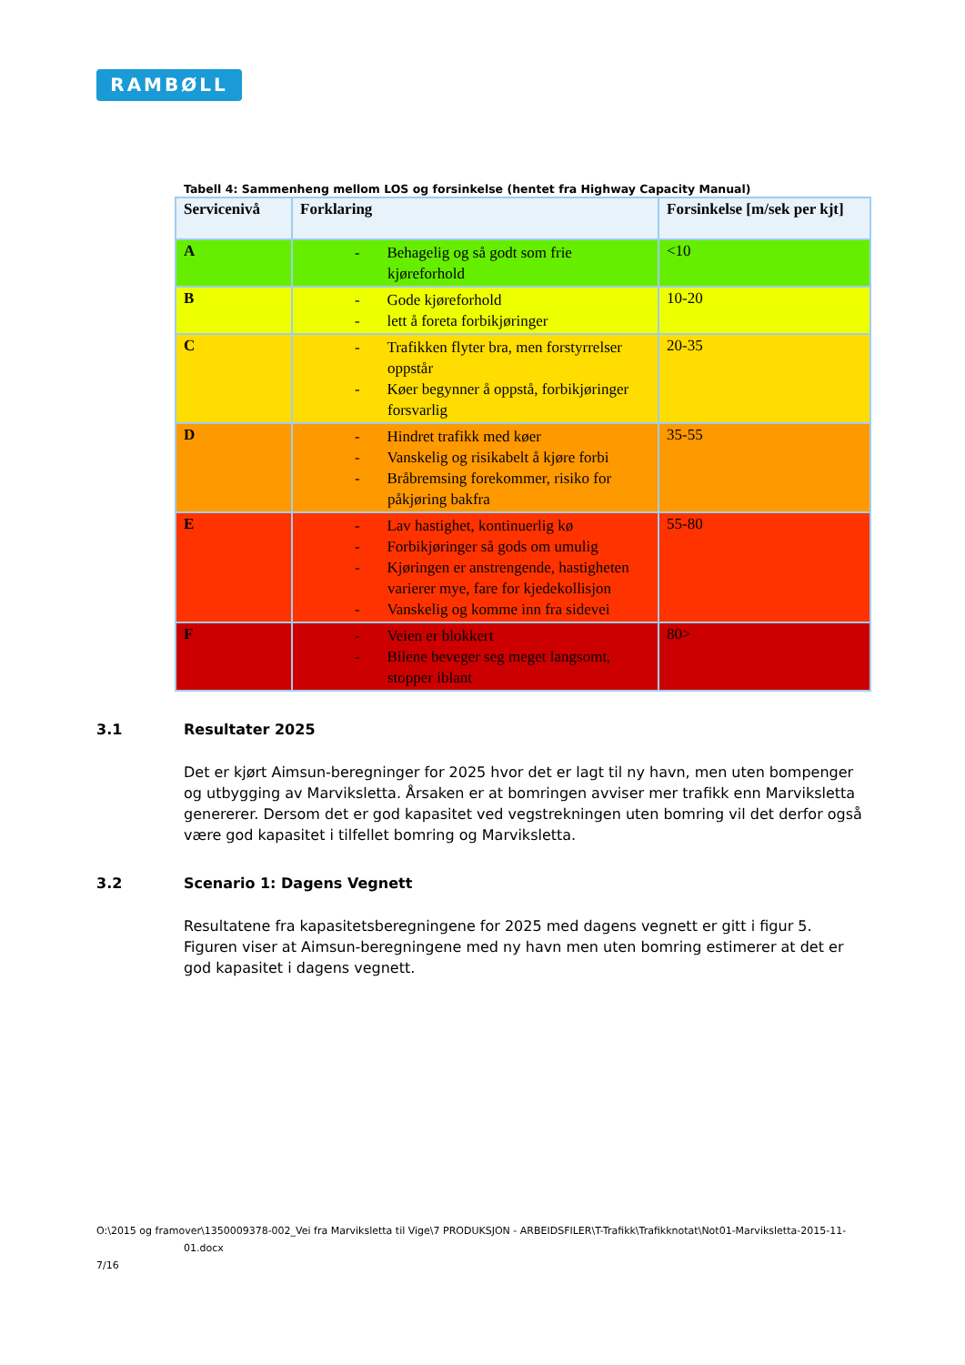RAMBØLL
Tabell 4: Sammenheng mellom LOS og forsinkelse (hentet fra Highway Capacity Manual)
| Servicenivå | Forklaring | Forsinkelse [m/sek per kjt] |
| --- | --- | --- |
| A | - Behagelig og så godt som frie kjøreforhold | <10 |
| B | - Gode kjøreforhold - lett å foreta forbikjøringer | 10-20 |
| C | - Trafikken flyter bra, men forstyrrelser oppstår - Køer begynner å oppstå, forbikjøringer forsvarlig | 20-35 |
| D | - Hindret trafikk med køer - Vanskelig og risikabelt å kjøre forbi - Bråbremsing forekommer, risiko for påkjøring bakfra | 35-55 |
| E | - Lav hastighet, kontinuerlig kø - Forbikjøringer så gods om umulig - Kjøringen er anstrengende, hastigheten varierer mye, fare for kjedekollisjon - Vanskelig og komme inn fra sidevei | 55-80 |
| F | - Veien er blokkert - Bilene beveger seg meget langsomt, stopper iblant | 80> |
3.1 Resultater 2025
Det er kjørt Aimsun-beregninger for 2025 hvor det er lagt til ny havn, men uten bompenger og utbygging av Marviksletta. Årsaken er at bomringen avviser mer trafikk enn Marviksletta genererer. Dersom det er god kapasitet ved vegstrekningen uten bomring vil det derfor også være god kapasitet i tilfellet bomring og Marviksletta.
3.2 Scenario 1: Dagens Vegnett
Resultatene fra kapasitetsberegningene for 2025 med dagens vegnett er gitt i figur 5. Figuren viser at Aimsun-beregningene med ny havn men uten bomring estimerer at det er god kapasitet i dagens vegnett.
O:\2015 og framover\1350009378-002_Vei fra Marviksletta til Vige\7 PRODUKSJON - ARBEIDSFILER\T-Trafikk\Trafikknotat\Not01-Marviksletta-2015-11-
01.docx
7/16